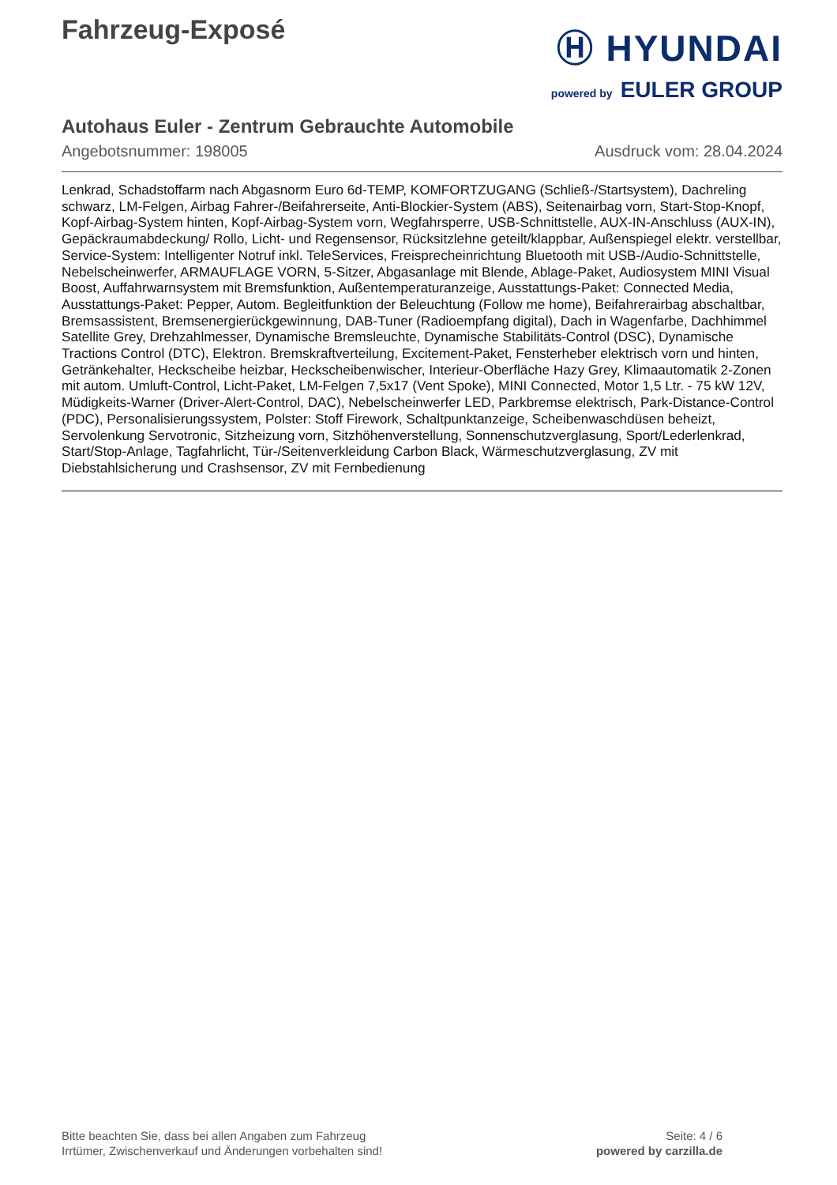Fahrzeug-Exposé
Ⓗ HYUNDAI
powered by EULER GROUP
Autohaus Euler - Zentrum Gebrauchte Automobile
Angebotsnummer: 198005 Ausdruck vom: 28.04.2024
Lenkrad, Schadstoffarm nach Abgasnorm Euro 6d-TEMP, KOMFORTZUGANG (Schließ-/Startsystem), Dachreling schwarz, LM-Felgen, Airbag Fahrer-/Beifahrerseite, Anti-Blockier-System (ABS), Seitenairbag vorn, Start-Stop-Knopf, Kopf-Airbag-System hinten, Kopf-Airbag-System vorn, Wegfahrsperre, USB-Schnittstelle, AUX-IN-Anschluss (AUX-IN), Gepäckraumabdeckung/ Rollo, Licht- und Regensensor, Rücksitzlehne geteilt/klappbar, Außenspiegel elektr. verstellbar, Service-System: Intelligenter Notruf inkl. TeleServices, Freisprecheinrichtung Bluetooth mit USB-/Audio-Schnittstelle, Nebelscheinwerfer, ARMAUFLAGE VORN, 5-Sitzer, Abgasanlage mit Blende, Ablage-Paket, Audiosystem MINI Visual Boost, Auffahrwarnsystem mit Bremsfunktion, Außentemperaturanzeige, Ausstattungs-Paket: Connected Media, Ausstattungs-Paket: Pepper, Autom. Begleitfunktion der Beleuchtung (Follow me home), Beifahrerairbag abschaltbar, Bremsassistent, Bremsenergierückgewinnung, DAB-Tuner (Radioempfang digital), Dach in Wagenfarbe, Dachhimmel Satellite Grey, Drehzahlmesser, Dynamische Bremsleuchte, Dynamische Stabilitäts-Control (DSC), Dynamische Tractions Control (DTC), Elektron. Bremskraftverteilung, Excitement-Paket, Fensterheber elektrisch vorn und hinten, Getränkehalter, Heckscheibe heizbar, Heckscheibenwischer, Interieur-Oberfläche Hazy Grey, Klimaautomatik 2-Zonen mit autom. Umluft-Control, Licht-Paket, LM-Felgen 7,5x17 (Vent Spoke), MINI Connected, Motor 1,5 Ltr. - 75 kW 12V, Müdigkeits-Warner (Driver-Alert-Control, DAC), Nebelscheinwerfer LED, Parkbremse elektrisch, Park-Distance-Control (PDC), Personalisierungssystem, Polster: Stoff Firework, Schaltpunktanzeige, Scheibenwaschdüsen beheizt, Servolenkung Servotronic, Sitzheizung vorn, Sitzhöhenverstellung, Sonnenschutzverglasung, Sport/Lederlenkrad, Start/Stop-Anlage, Tagfahrlicht, Tür-/Seitenverkleidung Carbon Black, Wärmeschutzverglasung, ZV mit Diebstahlsicherung und Crashsensor, ZV mit Fernbedienung
Bitte beachten Sie, dass bei allen Angaben zum Fahrzeug
Irrtümer, Zwischenverkauf und Änderungen vorbehalten sind!
Seite: 4 / 6
powered by carzilla.de